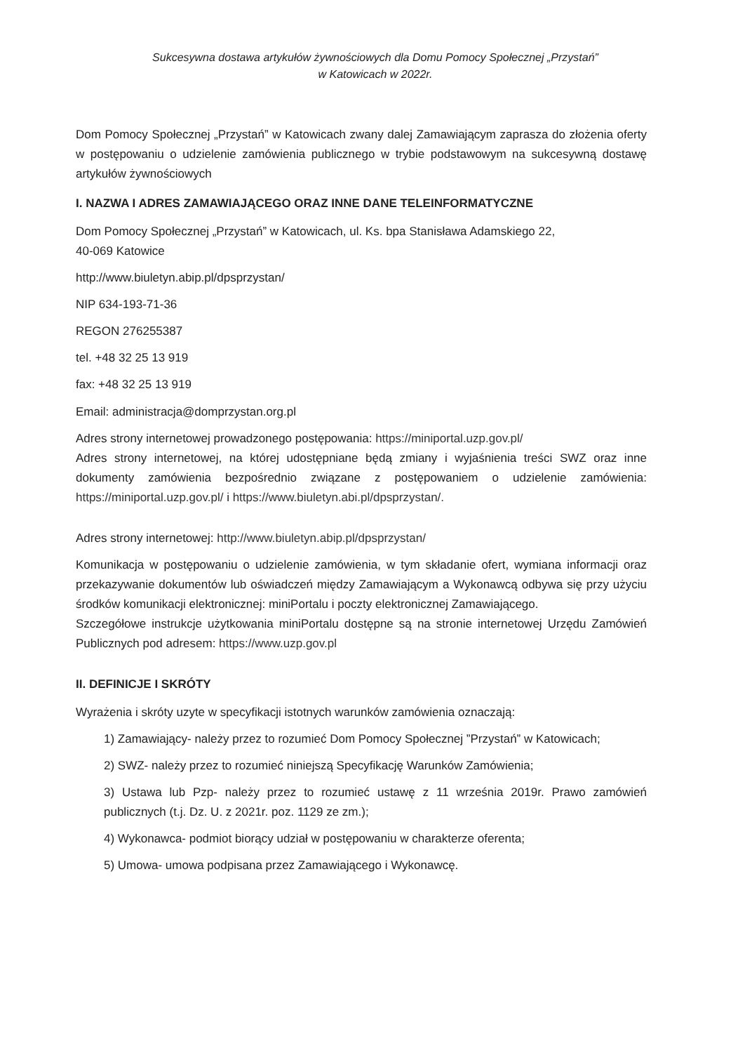Sukcesywna dostawa artykułów żywnościowych dla Domu Pomocy Społecznej „Przystań”
w Katowicach w 2022r.
Dom Pomocy Społecznej „Przystań” w Katowicach zwany dalej Zamawiającym zaprasza do złożenia oferty w postępowaniu o udzielenie zamówienia publicznego w trybie podstawowym na sukcesywną dostawę artykułów żywnościowych
I. NAZWA I ADRES ZAMAWIAJĄCEGO ORAZ INNE DANE TELEINFORMATYCZNE
Dom Pomocy Społecznej „Przystań” w Katowicach, ul. Ks. bpa Stanisława Adamskiego 22,
40-069 Katowice
http://www.biuletyn.abip.pl/dpsprzystan/
NIP 634-193-71-36
REGON 276255387
tel. +48 32 25 13 919
fax: +48 32 25 13 919
Email: administracja@domprzystan.org.pl
Adres strony internetowej prowadzonego postępowania: https://miniportal.uzp.gov.pl/
Adres strony internetowej, na której udostępniane będą zmiany i wyjaśnienia treści SWZ oraz inne dokumenty zamówienia bezpośrednio związane z postępowaniem o udzielenie zamówienia: https://miniportal.uzp.gov.pl/ i https://www.biuletyn.abi.pl/dpsprzystan/.
Adres strony internetowej: http://www.biuletyn.abip.pl/dpsprzystan/
Komunikacja w postępowaniu o udzielenie zamówienia, w tym składanie ofert, wymiana informacji oraz przekazywanie dokumentów lub oświadczeń między Zamawiającym a Wykonawcą odbywa się przy użyciu środków komunikacji elektronicznej: miniPortalu i poczty elektronicznej Zamawiającego.
Szczegółowe instrukcje użytkowania miniPortalu dostępne są na stronie internetowej Urzędu Zamówień Publicznych pod adresem: https://www.uzp.gov.pl
II. DEFINICJE I SKRÓTY
Wyrażenia i skróty uzyte w specyfikacji istotnych warunków zamówienia oznaczają:
1) Zamawiający- należy przez to rozumieć Dom Pomocy Społecznej ”Przystań” w Katowicach;
2) SWZ- należy przez to rozumieć niniejszą Specyfikację Warunków Zamówienia;
3) Ustawa lub Pzp- należy przez to rozumieć ustawę z 11 września 2019r. Prawo zamówień publicznych (t.j. Dz. U. z 2021r. poz. 1129 ze zm.);
4) Wykonawca- podmiot biorący udział w postępowaniu w charakterze oferenta;
5) Umowa- umowa podpisana przez Zamawiającego i Wykonawcę.